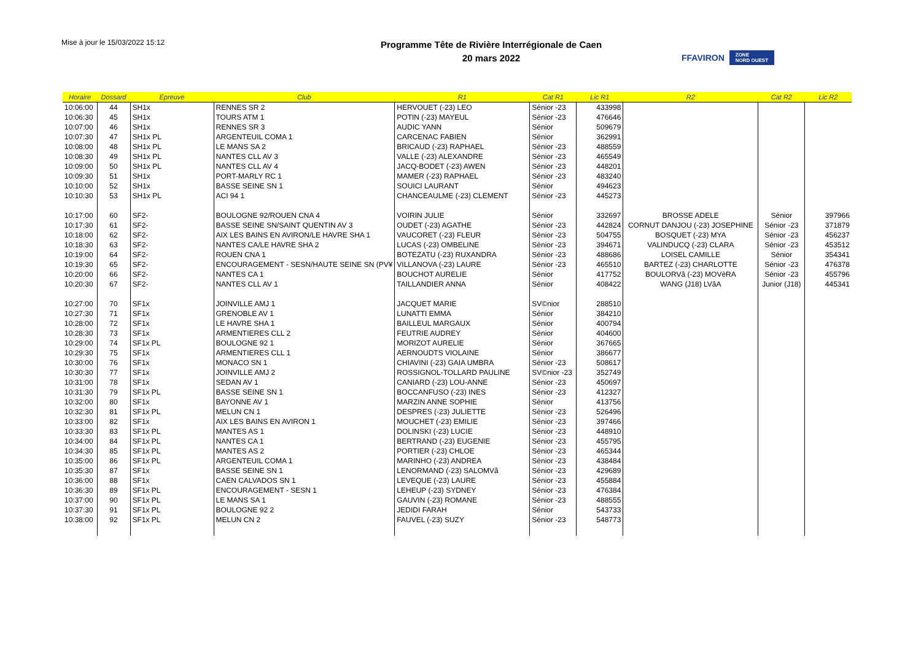Mise à jour le 15/03/2022 15:12
Programme Tête de Rivière Interrégionale de Caen
20 mars 2022
FFAVIRON ZONE
NORD OUEST
| Horaire | Dossard | Épreuve | Club | R1 | Cat R1 | Lic R1 | R2 | Cat R2 | Lic R2 |
| --- | --- | --- | --- | --- | --- | --- | --- | --- | --- |
| 10:06:00 | 44 | SH1x | RENNES SR 2 | HERVOUET (-23) LEO | Sénior -23 | 433998 | | | |
| 10:06:30 | 45 | SH1x | TOURS ATM 1 | POTIN (-23) MAYEUL | Sénior -23 | 476646 | | | |
| 10:07:00 | 46 | SH1x | RENNES SR 3 | AUDIC YANN | Sénior | 509679 | | | |
| 10:07:30 | 47 | SH1x PL | ARGENTEUIL COMA 1 | CARCENAC FABIEN | Sénior | 362991 | | | |
| 10:08:00 | 48 | SH1x PL | LE MANS SA 2 | BRICAUD (-23) RAPHAEL | Sénior -23 | 488559 | | | |
| 10:08:30 | 49 | SH1x PL | NANTES CLL AV 3 | VALLE (-23) ALEXANDRE | Sénior -23 | 465549 | | | |
| 10:09:00 | 50 | SH1x PL | NANTES CLL AV 4 | JACQ-BODET (-23) AWEN | Sénior -23 | 448201 | | | |
| 10:09:30 | 51 | SH1x | PORT-MARLY RC 1 | MAMER (-23) RAPHAEL | Sénior -23 | 483240 | | | |
| 10:10:00 | 52 | SH1x | BASSE SEINE SN 1 | SOUICI LAURANT | Sénior | 494623 | | | |
| 10:10:30 | 53 | SH1x PL | ACI 94 1 | CHANCEAULME (-23) CLEMENT | Sénior -23 | 445273 | | | |
| 10:17:00 | 60 | SF2- | BOULOGNE 92/ROUEN CNA 4 | VOIRIN JULIE | Sénior | 332697 | BROSSE ADELE | Sénior | 397966 |
| 10:17:30 | 61 | SF2- | BASSE SEINE SN/SAINT QUENTIN AV 3 | OUDET (-23) AGATHE | Sénior -23 | 442824 | CORNUT DANJOU (-23) JOSEPHINE | Sénior -23 | 371879 |
| 10:18:00 | 62 | SF2- | AIX LES BAINS EN AVIRON/LE HAVRE SHA 1 | VAUCORET (-23) FLEUR | Sénior -23 | 504755 | BOSQUET (-23) MYA | Sénior -23 | 456237 |
| 10:18:30 | 63 | SF2- | NANTES CA/LE HAVRE SHA 2 | LUCAS (-23) OMBELINE | Sénior -23 | 394671 | VALINDUCQ (-23) CLARA | Sénior -23 | 453512 |
| 10:19:00 | 64 | SF2- | ROUEN CNA 1 | BOTEZATU (-23) RUXANDRA | Sénior -23 | 488686 | LOISEL CAMILLE | Sénior | 354341 |
| 10:19:30 | 65 | SF2- | ENCOURAGEMENT - SESN/HAUTE SEINE SN (PV¥ | VILLANOVA (-23) LAURE | Sénior -23 | 465510 | BARTEZ (-23) CHARLOTTE | Sénior -23 | 476378 |
| 10:20:00 | 66 | SF2- | NANTES CA 1 | BOUCHOT AURELIE | Sénior | 417752 | BOULORVâ (-23) MOVèRA | Sénior -23 | 455796 |
| 10:20:30 | 67 | SF2- | NANTES CLL AV 1 | TAILLANDIER ANNA | Sénior | 408422 | WANG (J18) LVâA | Junior (J18) | 445341 |
| 10:27:00 | 70 | SF1x | JOINVILLE AMJ 1 | JACQUET MARIE | SV©nior | 288510 | | | |
| 10:27:30 | 71 | SF1x | GRENOBLE AV 1 | LUNATTI EMMA | Sénior | 384210 | | | |
| 10:28:00 | 72 | SF1x | LE HAVRE SHA 1 | BAILLEUL MARGAUX | Sénior | 400794 | | | |
| 10:28:30 | 73 | SF1x | ARMENTIERES CLL 2 | FEUTRIE AUDREY | Sénior | 404600 | | | |
| 10:29:00 | 74 | SF1x PL | BOULOGNE 92 1 | MORIZOT AURELIE | Sénior | 367665 | | | |
| 10:29:30 | 75 | SF1x | ARMENTIERES CLL 1 | AERNOUDTS VIOLAINE | Sénior | 386677 | | | |
| 10:30:00 | 76 | SF1x | MONACO SN 1 | CHIAVINI (-23) GAIA UMBRA | Sénior -23 | 508617 | | | |
| 10:30:30 | 77 | SF1x | JOINVILLE AMJ 2 | ROSSIGNOL-TOLLARD PAULINE | SV©nior -23 | 352749 | | | |
| 10:31:00 | 78 | SF1x | SEDAN AV 1 | CANIARD (-23) LOU-ANNE | Sénior -23 | 450697 | | | |
| 10:31:30 | 79 | SF1x PL | BASSE SEINE SN 1 | BOCCANFUSO (-23) INES | Sénior -23 | 412327 | | | |
| 10:32:00 | 80 | SF1x | BAYONNE AV 1 | MARZIN ANNE SOPHIE | Sénior | 413756 | | | |
| 10:32:30 | 81 | SF1x PL | MELUN CN 1 | DESPRES (-23) JULIETTE | Sénior -23 | 526496 | | | |
| 10:33:00 | 82 | SF1x | AIX LES BAINS EN AVIRON 1 | MOUCHET (-23) EMILIE | Sénior -23 | 397466 | | | |
| 10:33:30 | 83 | SF1x PL | MANTES AS 1 | DOLINSKI (-23) LUCIE | Sénior -23 | 448910 | | | |
| 10:34:00 | 84 | SF1x PL | NANTES CA 1 | BERTRAND (-23) EUGENIE | Sénior -23 | 455795 | | | |
| 10:34:30 | 85 | SF1x PL | MANTES AS 2 | PORTIER (-23) CHLOE | Sénior -23 | 465344 | | | |
| 10:35:00 | 86 | SF1x PL | ARGENTEUIL COMA 1 | MARINHO (-23) ANDREA | Sénior -23 | 438484 | | | |
| 10:35:30 | 87 | SF1x | BASSE SEINE SN 1 | LENORMAND (-23) SALOMVâ | Sénior -23 | 429689 | | | |
| 10:36:00 | 88 | SF1x | CAEN CALVADOS SN 1 | LEVEQUE (-23) LAURE | Sénior -23 | 455884 | | | |
| 10:36:30 | 89 | SF1x PL | ENCOURAGEMENT - SESN 1 | LEHEUP (-23) SYDNEY | Sénior -23 | 476384 | | | |
| 10:37:00 | 90 | SF1x PL | LE MANS SA 1 | GAUVIN (-23) ROMANE | Sénior -23 | 488555 | | | |
| 10:37:30 | 91 | SF1x PL | BOULOGNE 92 2 | JEDIDI FARAH | Sénior | 543733 | | | |
| 10:38:00 | 92 | SF1x PL | MELUN CN 2 | FAUVEL (-23) SUZY | Sénior -23 | 548773 | | | |